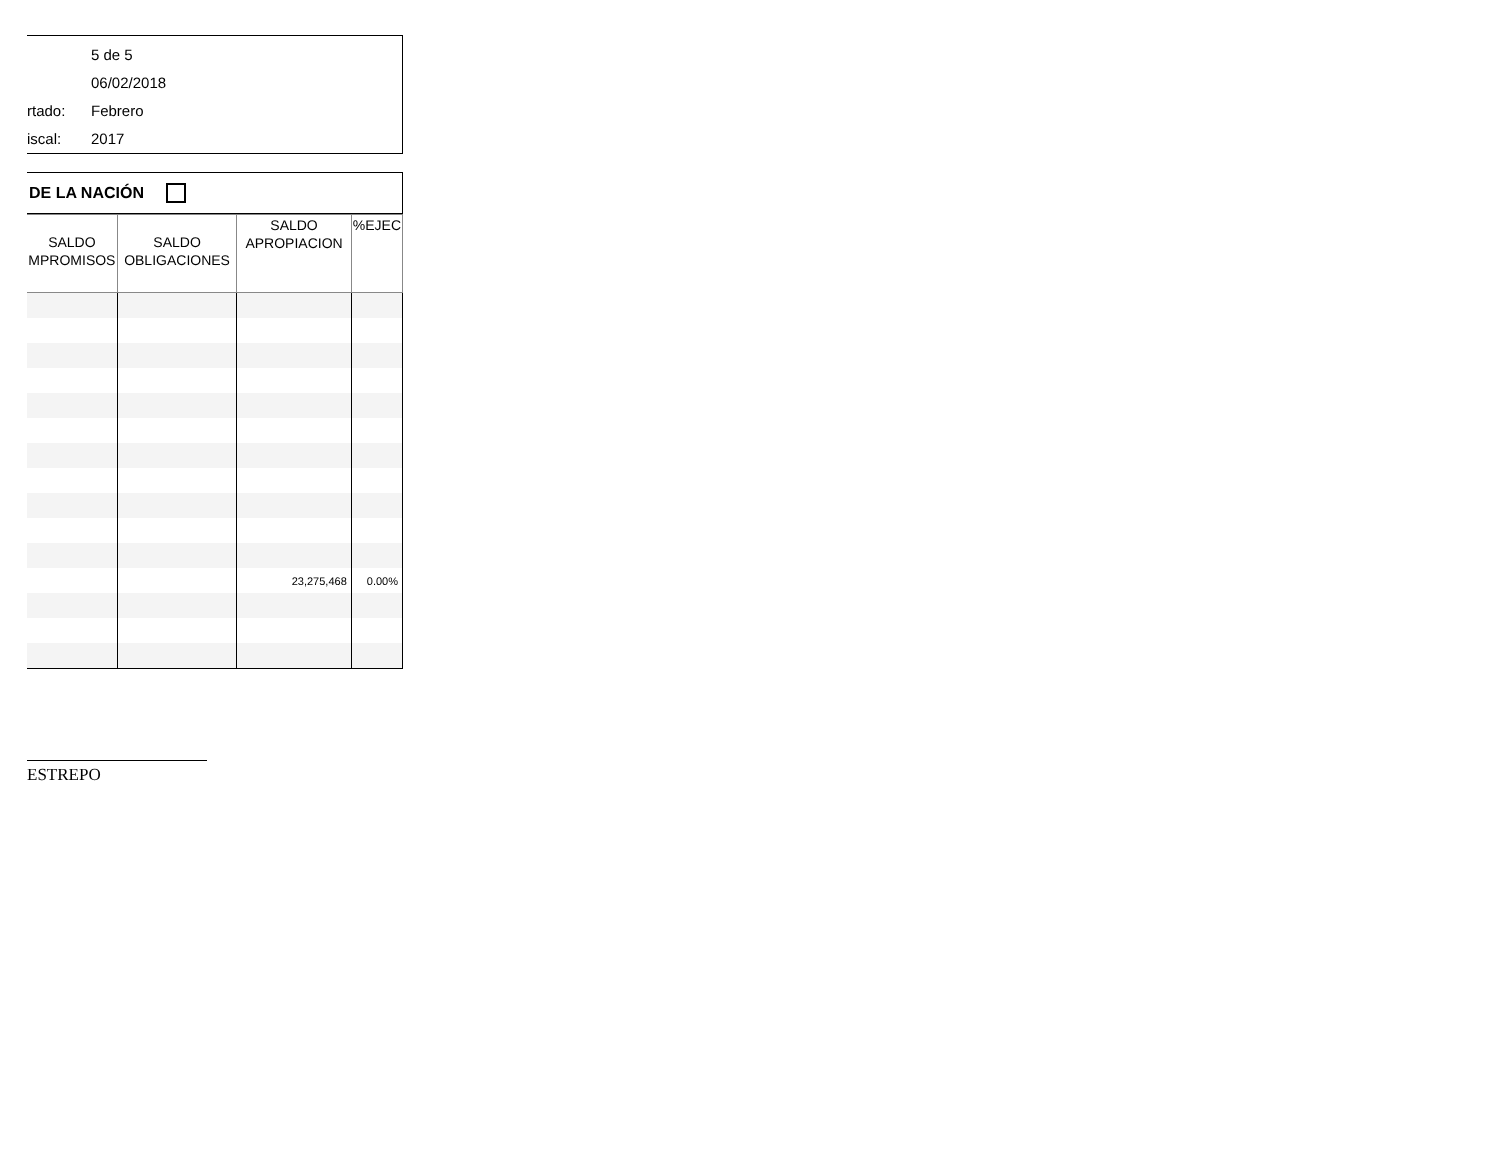5 de 5
06/02/2018
rtado: Febrero
iscal: 2017
DE LA NACIÓN
| SALDO MPROMISOS | SALDO OBLIGACIONES | SALDO APROPIACION | %EJEC |
| --- | --- | --- | --- |
| | | 23,275,468 | 0.00% |
ESTREPO